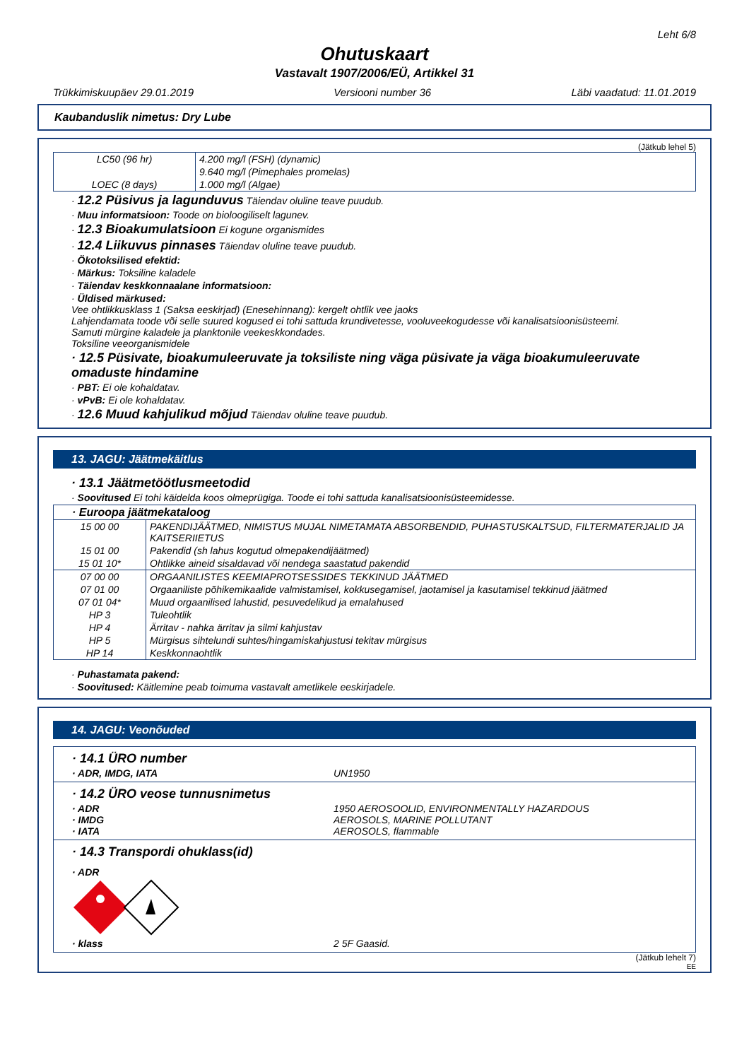Leht 6/8
Ohutuskaart
Vastavalt 1907/2006/EÜ, Artikkel 31
Trükkimiskuupäev 29.01.2019 Versiooni number 36 Läbi vaadatud: 11.01.2019
Kaubanduslik nimetus: Dry Lube
(Jätkub lehel 5)
| LC50 (96 hr) | 4.200 mg/l (FSH) (dynamic) |
| | 9.640 mg/l (Pimephales promelas) |
| LOEC (8 days) | 1.000 mg/l (Algae) |
· 12.2 Püsivus ja lagunduvus Täiendav oluline teave puudub.
· Muu informatsioon: Toode on bioloogiliselt lagunev.
· 12.3 Bioakumulatsioon Ei kogune organismides
· 12.4 Liikuvus pinnases Täiendav oluline teave puudub.
· Ökotoksilised efektid:
· Märkus: Toksiline kaladele
· Täiendav keskkonnaalane informatsioon:
· Üldised märkused:
Vee ohtlikkusklass 1 (Saksa eeskirjad) (Enesehinnang): kergelt ohtlik vee jaoks
Lahjendamata toode või selle suured kogused ei tohi sattuda krundivetesse, vooluveekogudesse või kanalisatsioonisüsteemi.
Samuti mürgine kaladele ja planktonile veekeskkondades.
Toksiline veeorganismidele
· 12.5 Püsivate, bioakumuleeruvate ja toksiliste ning väga püsivate ja väga bioakumuleeruvate omaduste hindamine
· PBT: Ei ole kohaldatav.
· vPvB: Ei ole kohaldatav.
· 12.6 Muud kahjulikud mõjud Täiendav oluline teave puudub.
13. JAGU: Jäätmekäitlus
· 13.1 Jäätmetöötlusmeetodid
· Soovitused Ei tohi käidelda koos olmeprügiga. Toode ei tohi sattuda kanalisatsioonisüsteemidesse.
| · Euroopa jäätmekataloog | |
| 15 00 00 | PAKENDIJÄÄTMED, NIMISTUS MUJAL NIMETAMATA ABSORBENDID, PUHASTUSKALTSUD, FILTERMATERJALID JA KAITSERIIETUS |
| 15 01 00 | Pakendid (sh lahus kogutud olmepakendijäätmed) |
| 15 01 10* | Ohtlikke aineid sisaldavad või nendega saastatud pakendid |
| 07 00 00 | ORGAANILISTES KEEMIAPROTSESSIDES TEKKINUD JÄÄTMED |
| 07 01 00 | Orgaaniliste põhikemikaalide valmistamisel, kokkusegamisel, jaotamisel ja kasutamisel tekkinud jäätmed |
| 07 01 04* | Muud orgaanilised lahustid, pesuvedelikud ja emalahused |
| HP 3 | Tuleohtlik |
| HP 4 | Ärritav - nahka ärritav ja silmi kahjustav |
| HP 5 | Mürgisus sihtelundi suhtes/hingamiskahjustusi tekitav mürgisus |
| HP 14 | Keskkonnaohtlik |
· Puhastamata pakend:
· Soovitused: Käitlemine peab toimuma vastavalt ametlikele eeskirjadele.
14. JAGU: Veonõuded
· 14.1 ÜRO number
· ADR, IMDG, IATA UN1950
· 14.2 ÜRO veose tunnusnimetus
· ADR 1950 AEROSOOLID, ENVIRONMENTALLY HAZARDOUS
· IMDG AEROSOLS, MARINE POLLUTANT
· IATA AEROSOLS, flammable
· 14.3 Transpordi ohuklass(id)
· ADR
· klass 2 5F Gaasid.
(Jätkub lehelt 7)
EE